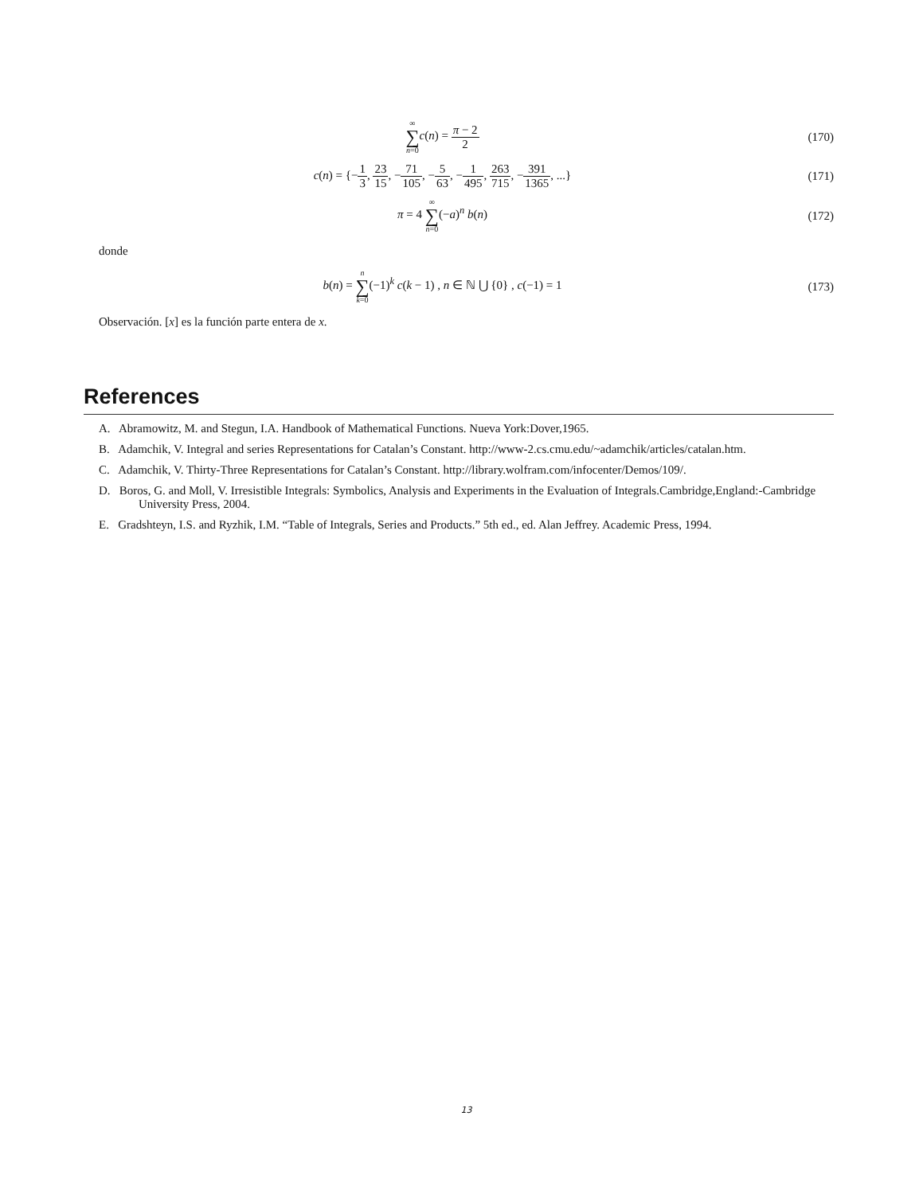∞ ∑ n=0 c(n) = π − 2 2 (170)
c(n) = {−1 3, 23 15, −71 105, −5 63, −1 495, 263 715, −391 1365, ...}
(171)
π = 4 ∞ ∑ n=0(−a)<sup>n</sup> b(n) (172)
donde
b(n) = n ∑ k=0(−1)<sup>k</sup> c(k − 1) , n ∈ ℕ ⋃ {0} , c(−1) = 1
(173)
Observación. [x] es la función parte entera de x.
References
A. Abramowitz, M. and Stegun, I.A. Handbook of Mathematical Functions. Nueva York:Dover,1965.
B. Adamchik, V. Integral and series Representations for Catalan’s Constant. http://www-2.cs.cmu.edu/~adamchik/articles/catalan.htm.
C. Adamchik, V. Thirty-Three Representations for Catalan’s Constant. http://library.wolfram.com/infocenter/Demos/109/.
D. Boros, G. and Moll, V. Irresistible Integrals: Symbolics, Analysis and Experiments in the Evaluation of Integrals.Cambridge,England:-Cambridge University Press, 2004.
E. Gradshteyn, I.S. and Ryzhik, I.M. “Table of Integrals, Series and Products.” 5th ed., ed. Alan Jeffrey. Academic Press, 1994.
13